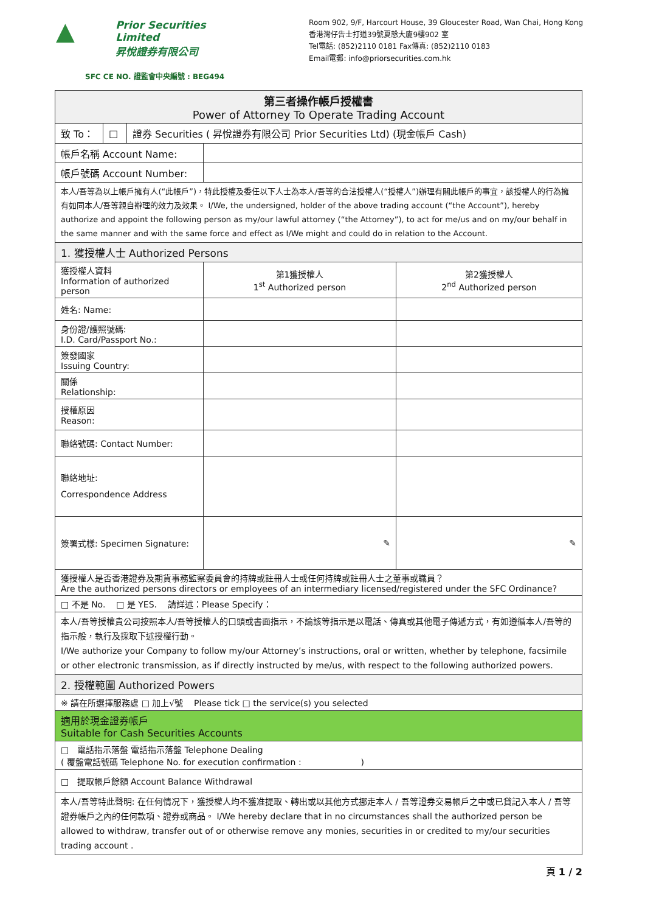▲
Prior Securities Limited
昇悅證券有限公司
SFC CE NO. 證監會中央編號 : BEG494
Room 902, 9/F, Harcourt House, 39 Gloucester Road, Wan Chai, Hong Kong
香港灣仔告士打道39號夏慤大廈9樓902 室
Tel電話: (852)2110 0181 Fax傳真: (852)2110 0183
Email電郵: info@priorsecurities.com.hk
| 第三者操作帳戶授權書 Power of Attorney To Operate Trading Account | | |
| --- | --- | --- |
| / 致 To： / □ / 證券 Securities ( 昇悅證券有限公司 Prior Securities Ltd) (現金帳戶 Cash) / | | |
| 帳戶名稱 Account Name: | | |
| 帳戶號碼 Account Number: | | |
| 本人/吾等為以上帳戶擁有人(“此帳戶”)，特此授權及委任以下人士為本人/吾等的合法授權人(“授權人”)辦理有關此帳戶的事宜，該授權人的行為擁有如同本人/吾等親自辦理的效力及效果。 I/We, the undersigned, holder of the above trading account (“the Account”), hereby authorize and appoint the following person as my/our lawful attorney (“the Attorney”), to act for me/us and on my/our behalf in the same manner and with the same force and effect as I/We might and could do in relation to the Account. | | |
| 1. 獲授權人士 Authorized Persons | | |
| 獲授權人資料 Information of authorized person | 第1獲授權人 1<sup>st</sup> Authorized person | 第2獲授權人 2<sup>nd</sup> Authorized person |
| 姓名: Name: | | |
| 身份證/護照號碼: I.D. Card/Passport No.: | | |
| 簽發國家 Issuing Country: | | |
| 關係 Relationship: | | |
| 授權原因 Reason: | | |
| 聯絡號碼: Contact Number: | | |
| 聯絡地址: Correspondence Address | | |
| 簽署式樣: Specimen Signature: | ✎ | ✎ |
| 獲授權人是否香港證券及期貨事務監察委員會的持牌或註冊人士或任何持牌或註冊人士之董事或職員？ Are the authorized persons directors or employees of an intermediary licensed/registered under the SFC Ordinance? | | |
| □ 不是 No. □ 是 YES. 請詳述：Please Specify： | | |
| 本人/吾等授權貴公司按照本人/吾等授權人的口頭或書面指示，不論該等指示是以電話、傳真或其他電子傳遞方式，有如遵循本人/吾等的指示般，執行及採取下述授權行動。 I/We authorize your Company to follow my/our Attorney’s instructions, oral or written, whether by telephone, facsimile or other electronic transmission, as if directly instructed by me/us, with respect to the following authorized powers. | | |
| 2. 授權範圍 Authorized Powers | | |
| ※ 請在所選擇服務處 □ 加上√號 Please tick □ the service(s) you selected | | |
| 適用於現金證券帳戶 Suitable for Cash Securities Accounts | | |
| □ 電話指示落盤 電話指示落盤 Telephone Dealing ( 覆盤電話號碼 Telephone No. for execution confirmation : ) | | |
| □ 提取帳戶餘額 Account Balance Withdrawal | | |
| 本人/吾等特此聲明: 在任何情况下，獲授權人均不獲准提取、轉出或以其他方式挪走本人 / 吾等證券交易帳戶之中或已貸記入本人 / 吾等證券帳戶之內的任何款項、證券或商品。 I/We hereby declare that in no circumstances shall the authorized person be allowed to withdraw, transfer out of or otherwise remove any monies, securities in or credited to my/our securities trading account . | | |
頁 1 / 2